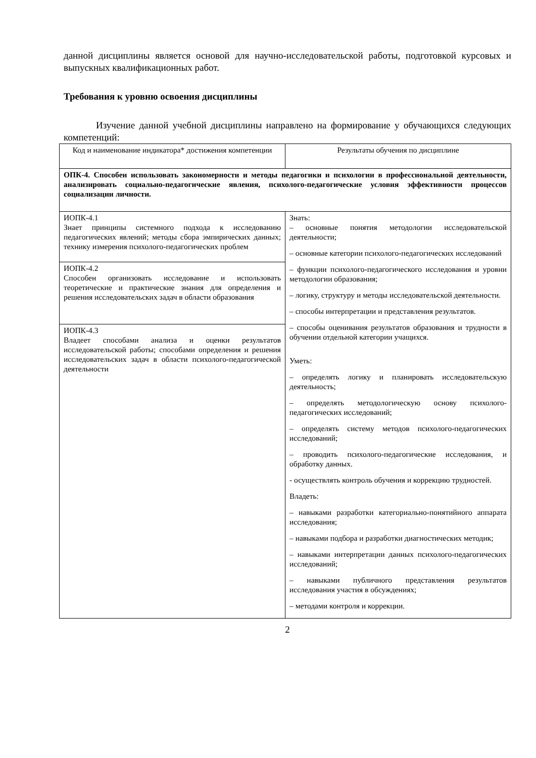данной дисциплины является основой для научно-исследовательской работы, подготовкой курсовых и выпускных квалификационных работ.
Требования к уровню освоения дисциплины
Изучение данной учебной дисциплины направлено на формирование у обучающихся следующих компетенций:
| Код и наименование индикатора* достижения компетенции | Результаты обучения по дисциплине |
| ОПК-4. Способен использовать закономерности и методы педагогики и психологии в профессиональной деятельности, анализировать социально-педагогические явления, психолого-педагогические условия эффективности процессов социализации личности. | |
| ИОПК-4.1 Знает принципы системного подхода к исследованию педагогических явлений; методы сбора эмпирических данных; технику измерения психолого-педагогических проблем | Знать: – основные понятия методологии исследовательской деятельности; – основные категории психолого-педагогических исследований – функции психолого-педагогического исследования и уровни методологии образования; – логику, структуру и методы исследовательской деятельности. – способы интерпретации и представления результатов. – способы оценивания результатов образования и трудности в обучении отдельной категории учащихся. Уметь: – определять логику и планировать исследовательскую деятельность; – определять методологическую основу психолого-педагогических исследований; – определять систему методов психолого-педагогических исследований; – проводить психолого-педагогические исследования, и обработку данных. - осуществлять контроль обучения и коррекцию трудностей. Владеть: – навыками разработки категориально-понятийного аппарата исследования; – навыками подбора и разработки диагностических методик; – навыками интерпретации данных психолого-педагогических исследований; – навыками публичного представления результатов исследования участия в обсуждениях; – методами контроля и коррекции. |
| ИОПК-4.2 Способен организовать исследование и использовать теоретические и практические знания для определения и решения исследовательских задач в области образования | |
| ИОПК-4.3 Владеет способами анализа и оценки результатов исследовательской работы; способами определения и решения исследовательских задач в области психолого-педагогической деятельности | |
2